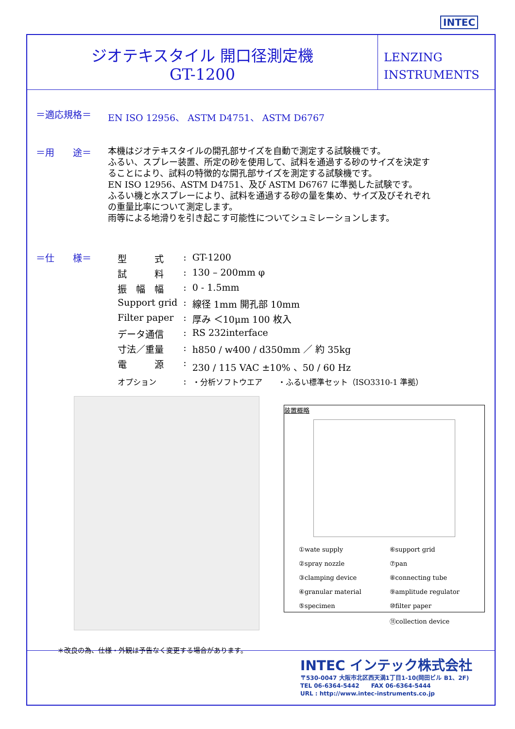INTEC
ジオテキスタイル 開口径測定機
GT-1200
LENZING
INSTRUMENTS
＝適応規格＝ EN ISO 12956、 ASTM D4751、 ASTM D6767
＝用　　途＝
本機はジオテキスタイルの開孔部サイズを自動で測定する試験機です。
ふるい、スプレー装置、所定の砂を使用して、試料を通過する砂のサイズを決定す
ることにより、試料の特徴的な開孔部サイズを測定する試験機です。
EN ISO 12956、ASTM D4751、及び ASTM D6767 に準拠した試験です。
ふるい機と水スプレーにより、試料を通過する砂の量を集め、サイズ及びそれぞれ
の重量比率について測定します。
雨等による地滑りを引き起こす可能性についてシュミレーションします。
＝仕　　様＝
| 型 式 | : | GT-1200 |
| 試 料 | : | 130 – 200mm φ |
| 振 幅 幅 | : | 0 - 1.5mm |
| Support grid | : | 線径 1mm 開孔部 10mm |
| Filter paper | : | 厚み ＜10μm 100 枚入 |
| データ通信 | : | RS 232interface |
| 寸法／重量 | : | h850 / w400 / d350mm ／ 約 35kg |
| 電 源 | : | 230 / 115 VAC ±10% 、50 / 60 Hz |
| オプション | : | ・分析ソフトウエア ・ふるい標準セット（ISO3310-1 準拠） |
装置概略
| ①wate supply | ⑥support grid |
| ②spray nozzle | ⑦pan |
| ③clamping device | ⑧connecting tube |
| ④granular material | ⑨amplitude regulator |
| ⑤specimen | ⑩filter paper |
| | ⑪collection device |
＊改良の為、仕様・外観は予告なく変更する場合があります。
INTEC インテック株式会社
〒530-0047 大阪市北区西天満1丁目1-10(岡田ビル B1、2F)
TEL 06-6364-5442　　FAX 06-6364-5444
URL : http://www.intec-instruments.co.jp